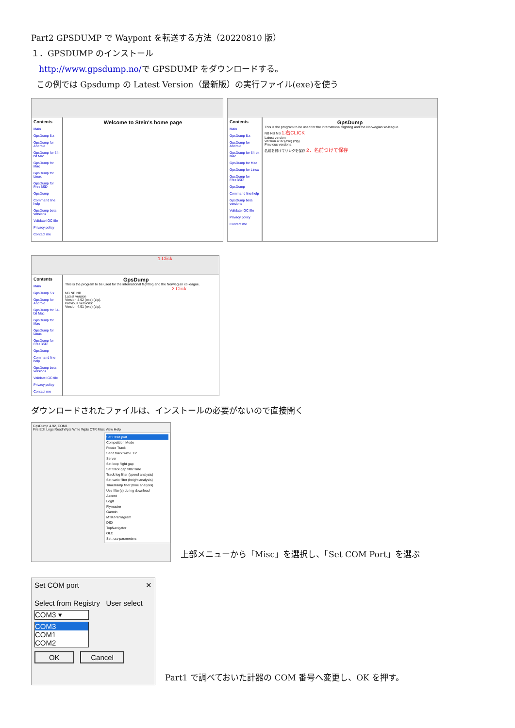Part2 GPSDUMP で Waypont を転送する方法（20220810 版）
１．GPSDUMP のインストール
http://www.gpsdump.no/で GPSDUMP をダウンロードする。
この例では Gpsdump の Latest Version（最新版）の実行ファイル(exe)を使う
Contents
Main
GpsDump 5.x
GpsDump for Android
GpsDump for 64-bit Mac
GpsDump for Mac
GpsDump for Linux
GpsDump for FreeBSD
GpsDump
Command line help
GpsDump beta versions
Validate IGC file
Privacy policy
Contact me
Welcome to Stein's home page
Contents
Main
GpsDump 5.x
GpsDump for Android
GpsDump for 64-bit Mac
GpsDump for Mac
GpsDump for Linux
GpsDump for FreeBSD
GpsDump
Command line help
GpsDump beta versions
Validate IGC file
Privacy policy
Contact me
GpsDump
This is the program to be used for the international flightlog and the Norwegian xc-league.
NB NB NB 1.右CLICK
Latest version
Version 4.92 (exe) (zip).
Previous versions:
名前を付けてリンクを保存 2．名前つけて保存
1.Click
Contents
Main
GpsDump 5.x
GpsDump for Android
GpsDump for 64-bit Mac
GpsDump for Mac
GpsDump for Linux
GpsDump for FreeBSD
GpsDump
Command line help
GpsDump beta versions
Validate IGC file
Privacy policy
Contact me
GpsDump
This is the program to be used for the international flightlog and the Norwegian xc-league.
2.Click
NB NB NB
Latest version
Version 4.92 (exe) (zip).
Previous versions:
Version 4.91 (exe) (zip).
ダウンロードされたファイルは、インストールの必要がないので直接開く
GpsDump 4.92, COM1
File Edit Logs Read Wpts Write Wpts CTR Misc View Help
Set COM port
Competition Mode
Rotate Track
Send track with FTP
Server
Set loop flight gap
Set track gap filter time
Track log filter (speed analysis)
Set vario filter (height analysis)
Timestamp filter (time analysis)
Use filter(s) during download
Ascent
LogIt
Flymaster
Garmin
MTK/Pentagram
DSX
TopNavigator
OLC
Set .csv parameters
上部メニューから「Misc」を選択し、「Set COM Port」を選ぶ
Set COM port ✕
Select from Registry User select
COM3 ▾
COM3
COM1
COM2
OK Cancel
Part1 で調べておいた計器の COM 番号へ変更し、OK を押す。